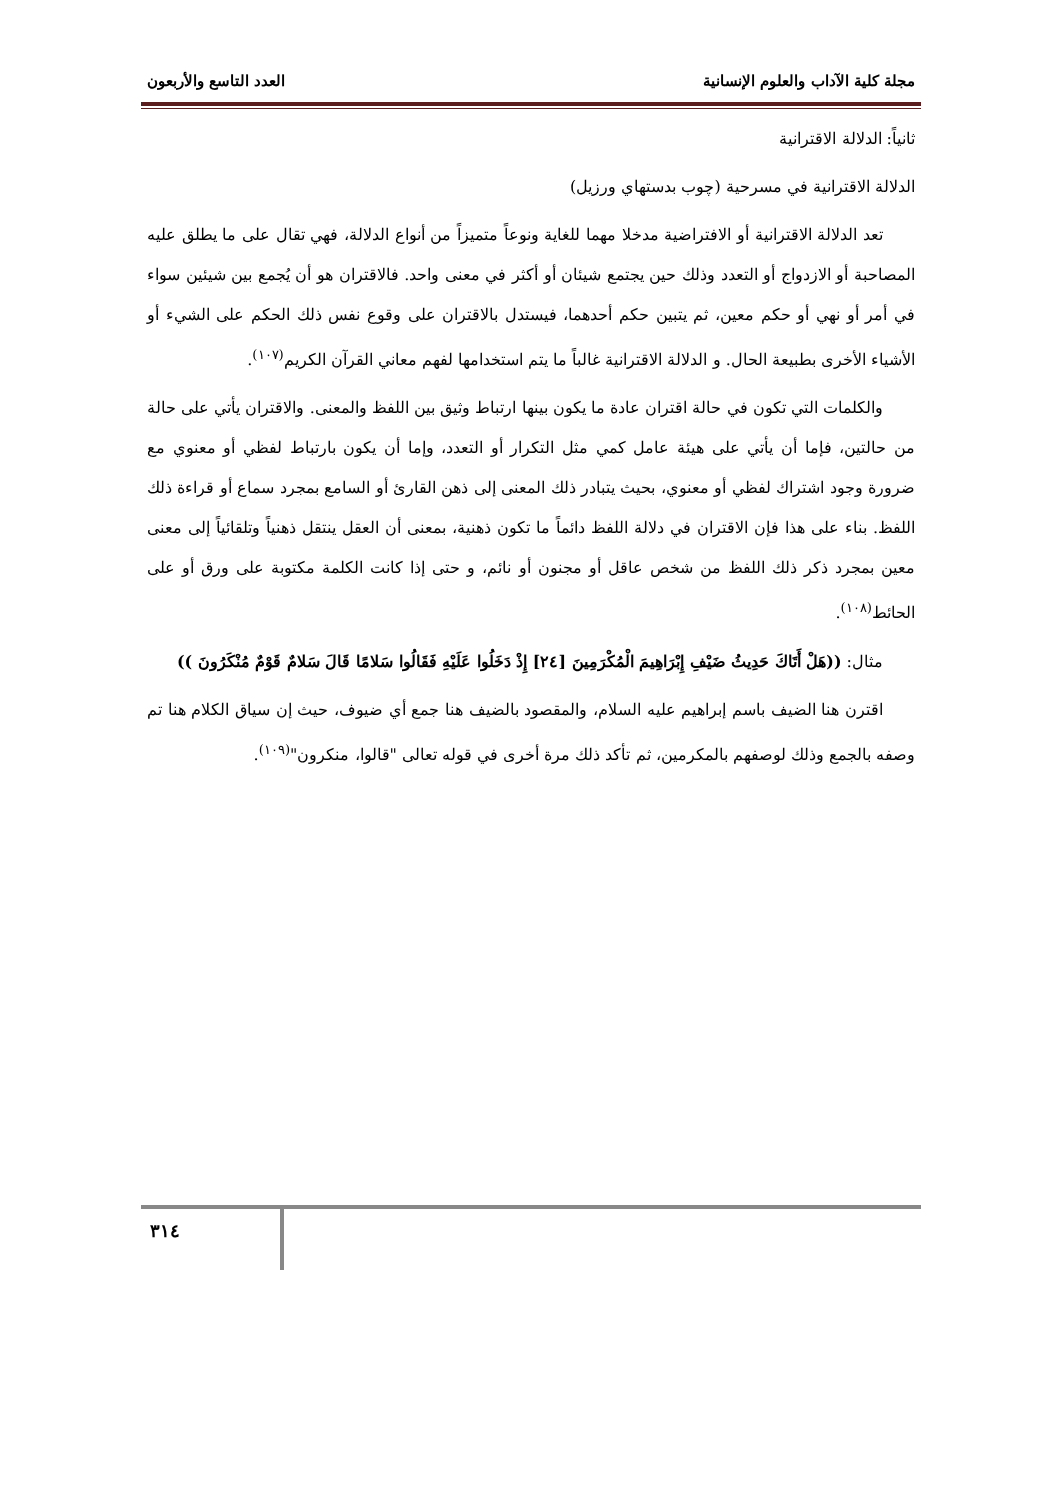مجلة كلية الآداب والعلوم الإنسانية العدد التاسع والأربعون
ثانياً: الدلالة الاقترانية
الدلالة الاقترانية في مسرحية (چوب بدستهاي ورزيل)
تعد الدلالة الاقترانية أو الافتراضية مدخلا مهما للغاية ونوعاً متميزاً من أنواع الدلالة، فهي تقال على ما يطلق عليه المصاحبة أو الازدواج أو التعدد وذلك حين يجتمع شيئان أو أكثر في معنى واحد. فالاقتران هو أن يُجمع بين شيئين سواء في أمر أو نهي أو حكم معين، ثم يتبين حكم أحدهما، فيستدل بالاقتران على وقوع نفس ذلك الحكم على الشيء أو الأشياء الأخرى بطبيعة الحال. و الدلالة الاقترانية غالباً ما يتم استخدامها لفهم معاني القرآن الكريم<sup>(١٠٧)</sup>.
والكلمات التي تكون في حالة اقتران عادة ما يكون بينها ارتباط وثيق بين اللفظ والمعنى. والاقتران يأتي على حالة من حالتين، فإما أن يأتي على هيئة عامل كمي مثل التكرار أو التعدد، وإما أن يكون بارتباط لفظي أو معنوي مع ضرورة وجود اشتراك لفظي أو معنوي، بحيث يتبادر ذلك المعنى إلى ذهن القارئ أو السامع بمجرد سماع أو قراءة ذلك اللفظ. بناء على هذا فإن الاقتران في دلالة اللفظ دائماً ما تكون ذهنية، بمعنى أن العقل ينتقل ذهنياً وتلقائياً إلى معنى معين بمجرد ذكر ذلك اللفظ من شخص عاقل أو مجنون أو نائم، و حتى إذا كانت الكلمة مكتوبة على ورق أو على الحائط<sup>(١٠٨)</sup>.
مثال: ((هَلْ أَتَاكَ حَدِيثُ ضَيْفِ إِبْرَاهِيمَ الْمُكْرَمِينَ [٢٤] إِذْ دَخَلُوا عَلَيْهِ فَقَالُوا سَلامًا قَالَ سَلامٌ قَوْمٌ مُنْكَرُونَ ))
اقترن هنا الضيف باسم إبراهيم عليه السلام، والمقصود بالضيف هنا جمع أي ضيوف، حيث إن سياق الكلام هنا تم وصفه بالجمع وذلك لوصفهم بالمكرمين، ثم تأكد ذلك مرة أخرى في قوله تعالى "قالوا، منكرون"<sup>(١٠٩)</sup>.
٣١٤